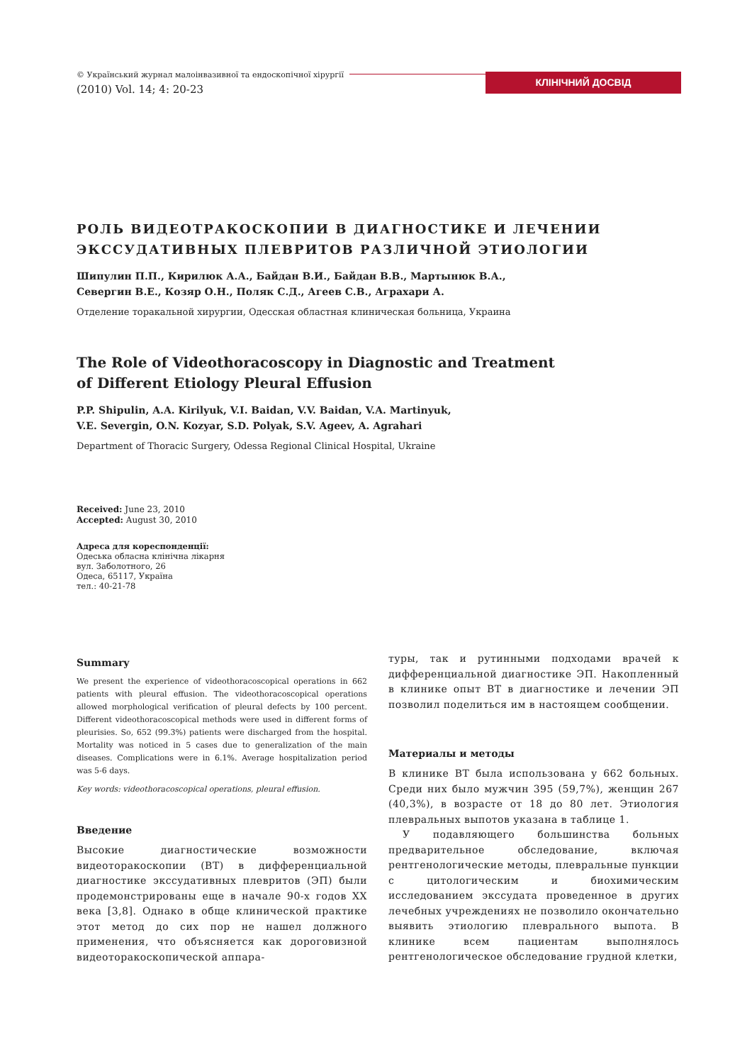© Український журнал малоінвазивної та ендоскопічної хірургії
(2010) Vol. 14; 4: 20-23
КЛІНІЧНИЙ ДОСВІД
РОЛЬ ВИДЕОТРАКОСКОПИИ В ДИАГНОСТИКЕ И ЛЕЧЕНИИ ЭКССУДАТИВНЫХ ПЛЕВРИТОВ РАЗЛИЧНОЙ ЭТИОЛОГИИ
Шипулин П.П., Кирилюк А.А., Байдан В.И., Байдан В.В., Мартынюк В.А.,
Севергин В.Е., Козяр О.Н., Поляк С.Д., Агеев С.В., Аграхари А.
Отделение торакальной хирургии, Одесская областная клиническая больница, Украина
The Role of Videothoracoscopy in Diagnostic and Treatment
of Different Etiology Pleural Effusion
P.P. Shipulin, A.A. Kirilyuk, V.I. Baidan, V.V. Baidan, V.A. Martinyuk,
V.E. Severgin, O.N. Kozyar, S.D. Polyak, S.V. Ageev, A. Agrahari
Department of Thoracic Surgery, Odessa Regional Clinical Hospital, Ukraine
Received: June 23, 2010
Accepted: August 30, 2010
Адреса для кореспонденції:
Одеська обласна клінічна лікарня
вул. Заболотного, 26
Одеса, 65117, Україна
тел.: 40-21-78
Summary
We present the experience of videothoracoscopical operations in 662 patients with pleural effusion. The videothoracoscopical operations allowed morphological verification of pleural defects by 100 percent. Different videothoracoscopical methods were used in different forms of pleurisies. So, 652 (99.3%) patients were discharged from the hospital. Mortality was noticed in 5 cases due to generalization of the main diseases. Complications were in 6.1%. Average hospitalization period was 5-6 days.
Key words: videothoracoscopical operations, pleural effusion.
Введение
Высокие диагностические возможности видеоторакоскопии (ВТ) в дифференциальной диагностике экссудативных плевритов (ЭП) были продемонстрированы еще в начале 90-х годов XX века [3,8]. Однако в обще клинической практике этот метод до сих пор не нашел должного применения, что объясняется как дороговизной видеоторакоскопической аппара-
туры, так и рутинными подходами врачей к дифференциальной диагностике ЭП. Накопленный в клинике опыт ВТ в диагностике и лечении ЭП позволил поделиться им в настоящем сообщении.
Материалы и методы
В клинике ВТ была использована у 662 больных. Среди них было мужчин 395 (59,7%), женщин 267 (40,3%), в возрасте от 18 до 80 лет. Этиология плевральных выпотов указана в таблице 1.
У подавляющего большинства больных предварительное обследование, включая рентгенологические методы, плевральные пункции с цитологическим и биохимическим исследованием экссудата проведенное в других лечебных учреждениях не позволило окончательно выявить этиологию плеврального выпота. В клинике всем пациентам выполнялось рентгенологическое обследование грудной клетки,